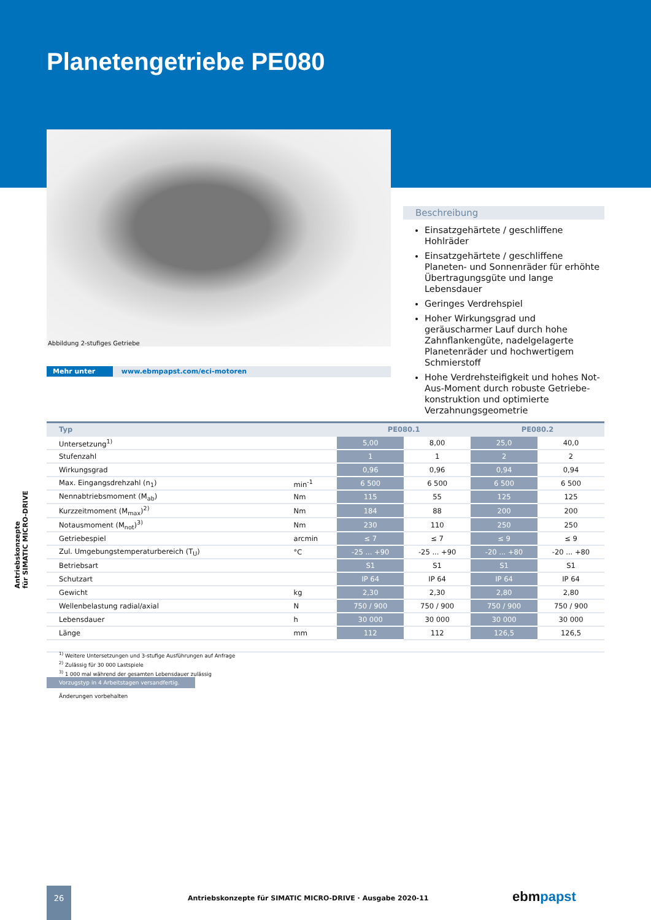Planetengetriebe PE080
Abbildung 2-stufiges Getriebe
Mehr unter www.ebmpapst.com/eci-motoren
Beschreibung
Einsatzgehärtete / geschliffene Hohlräder
Einsatzgehärtete / geschliffene Planeten- und Sonnenräder für erhöhte Übertragungs­güte und lange Lebensdauer
Geringes Verdrehspiel
Hoher Wirkungsgrad und geräuscharmer Lauf durch hohe Zahnflankengüte, nadel­gelagerte Planetenräder und hochwertigem Schmierstoff
Hohe Verdrehsteifigkeit und hohes Not-Aus-Moment durch robuste Getriebe­konstruktion und optimierte Verzahnungs­geometrie
| Typ | | PE080.1 | | PE080.2 | |
| --- | --- | --- | --- | --- | --- |
| Untersetzung<sup>1)</sup> | | 5,00 | 8,00 | 25,0 | 40,0 |
| Stufenzahl | | 1 | 1 | 2 | 2 |
| Wirkungsgrad | | 0,96 | 0,96 | 0,94 | 0,94 |
| Max. Eingangsdrehzahl (n<sub>1</sub>) | min<sup>-1</sup> | 6 500 | 6 500 | 6 500 | 6 500 |
| Nennabtriebsmoment (M<sub>ab</sub>) | Nm | 115 | 55 | 125 | 125 |
| Kurzzeitmoment (M<sub>max</sub>)<sup>2)</sup> | Nm | 184 | 88 | 200 | 200 |
| Notausmoment (M<sub>not</sub>)<sup>3)</sup> | Nm | 230 | 110 | 250 | 250 |
| Getriebespiel | arcmin | ≤ 7 | ≤ 7 | ≤ 9 | ≤ 9 |
| Zul. Umgebungstemperaturbereich (T<sub>U</sub>) | °C | -25 ... +90 | -25 ... +90 | -20 ... +80 | -20 ... +80 |
| Betriebsart | | S1 | S1 | S1 | S1 |
| Schutzart | | IP 64 | IP 64 | IP 64 | IP 64 |
| Gewicht | kg | 2,30 | 2,30 | 2,80 | 2,80 |
| Wellenbelastung radial/axial | N | 750 / 900 | 750 / 900 | 750 / 900 | 750 / 900 |
| Lebensdauer | h | 30 000 | 30 000 | 30 000 | 30 000 |
| Länge | mm | 112 | 112 | 126,5 | 126,5 |
<sup>1)</sup> Weitere Untersetzungen und 3-stufige Ausführungen auf Anfrage
<sup>2)</sup> Zulässig für 30 000 Lastspiele
<sup>3)</sup> 1 000 mal während der gesamten Lebensdauer zulässig
Vorzugstyp in 4 Arbeitstagen versandfertig.
Änderungen vorbehalten
Antriebskonzepte
für SIMATIC MICRO-DRIVE
26
Antriebskonzepte für SIMATIC MICRO-DRIVE · Ausgabe 2020-11
ebmpapst